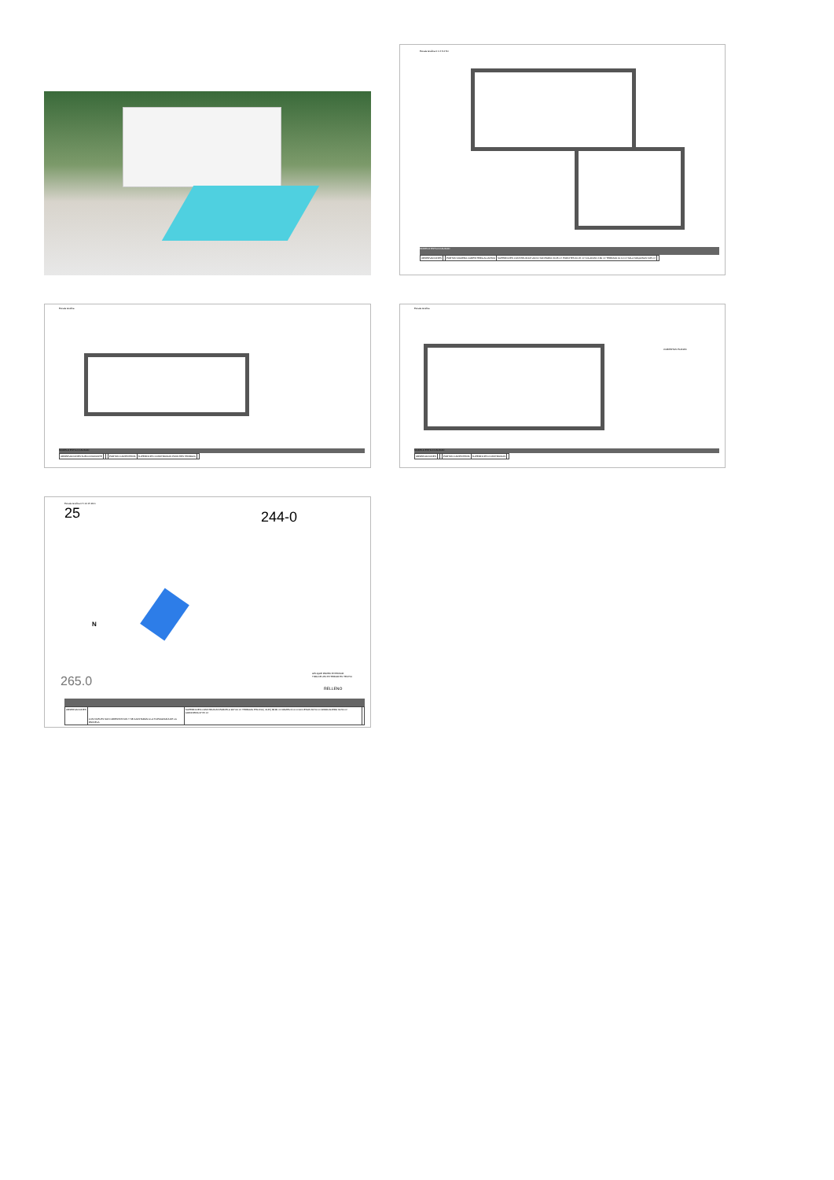Escala Gráfica 0 1 2 3 4 5m
MODELO ESTILO CALIDAD
| OBSERVACIONES | | PORTÓN MADERA CARPINTERÍA ALUMINIO | SUPERFICIES CONSTRUIDAS VACÍO SANITARIO 20.25 m² PORCHES 20.05 m² VOLADIZO 2.80 m² TERRAZA 10.10 m² SALA MÁQUINAS 6.85 m² | |
Escala Gráfica
MODELO ESTILO CALIDAD
| OBSERVACIONES SUELO RADIANTE | | | PORTÓN CARPINTERÍA | SUPERFICIES CONSTRUIDAS PORCHES TERRAZA | |
Escala Gráfica
CUBIERTAS PLANAS
MODELO ESTILO CALIDAD
| OBSERVACIONES | | | PORTÓN CARPINTERÍA | SUPERFICIES CONSTRUIDAS | |
Escala Gráfica 0 5 10 15 20m
25 244-0
N
265.0
APLIQUE PARED EXTERIOR
TIRA DE LED EXTERIOR EN TECHO
RELLENO
| OBSERVACIONES | LOS NIVELES SON ORIENTATIVOS Y SE AJUSTARÁN A LA TOPOGRAFÍA DE LA PARCELA | SUPERFICIES CONSTRUIDAS PARCELA 947.00 m² TERRAZA PISCINA (+8.45) 38.80 m² RAMPA 3.10 m² ACCESOS 32.50 m² APARCADERO 30.50 m² JARDINERA 27.55 m² | |